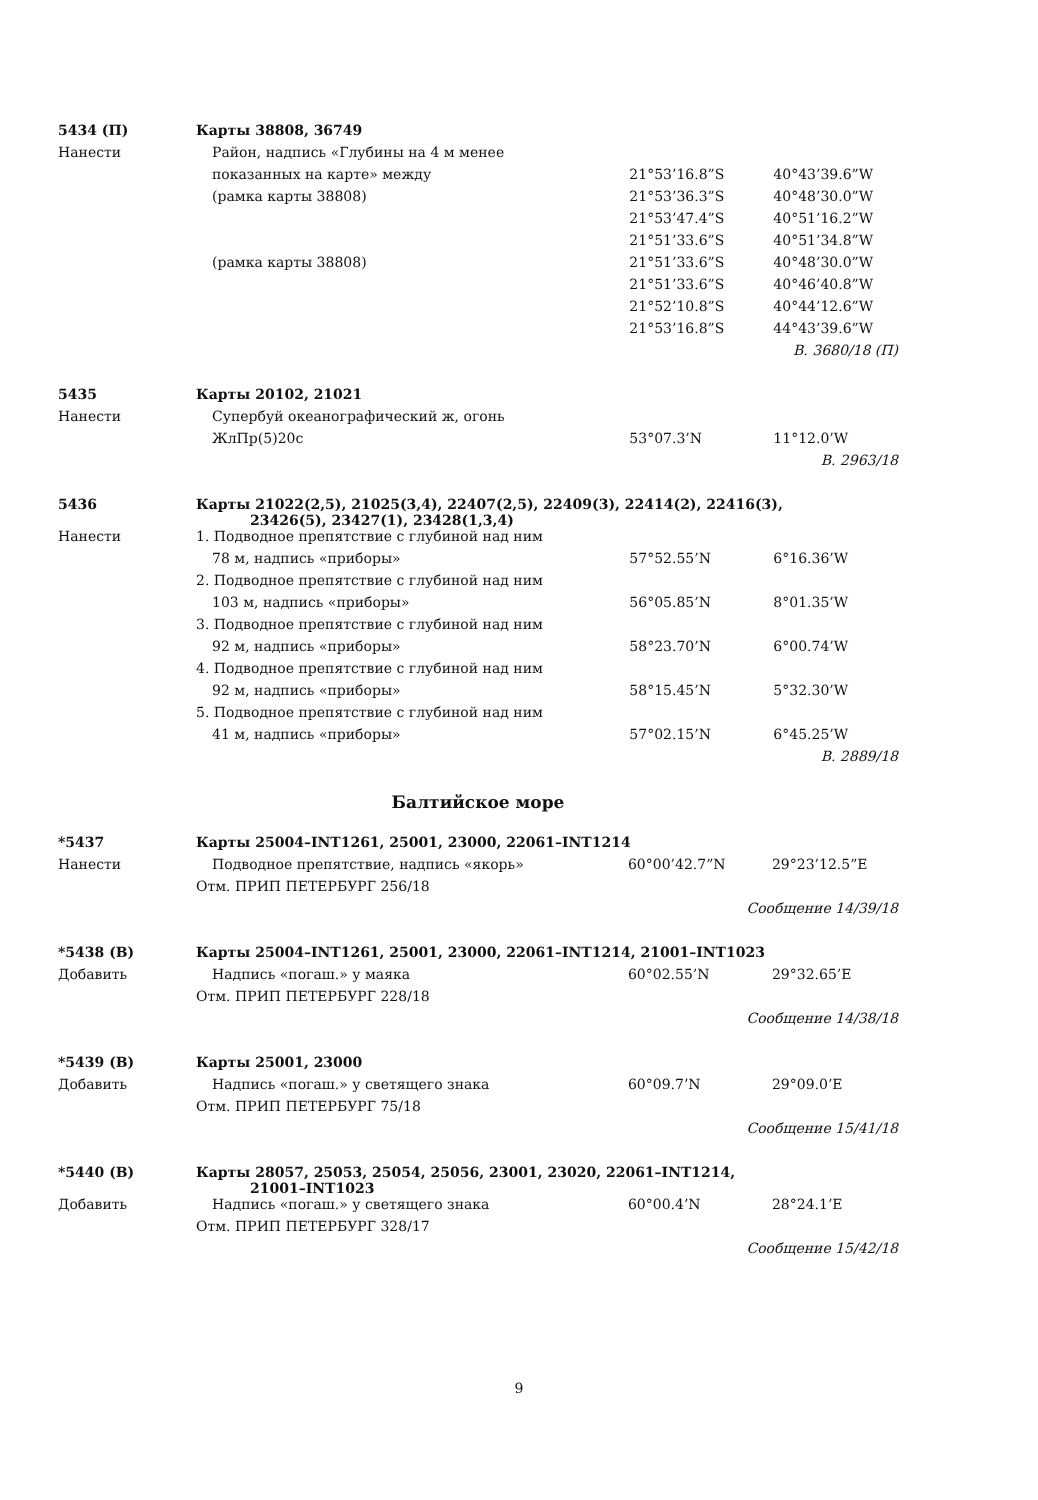| 5434 (П) | Карты 38808, 36749 | | |
| Нанести | Район, надпись «Глубины на 4 м менее | | |
| | показанных на карте» между | 21°53’16.8”S | 40°43’39.6”W |
| | (рамка карты 38808) | 21°53’36.3”S | 40°48’30.0”W |
| | | 21°53’47.4”S | 40°51’16.2”W |
| | | 21°51’33.6”S | 40°51’34.8”W |
| | (рамка карты 38808) | 21°51’33.6”S | 40°48’30.0”W |
| | | 21°51’33.6”S | 40°46’40.8”W |
| | | 21°52’10.8”S | 40°44’12.6”W |
| | | 21°53’16.8”S | 44°43’39.6”W |
| В. 3680/18 (П) | | | |
| 5435 | Карты 20102, 21021 | | |
| Нанести | Супербуй океанографический ж, огонь | | |
| | ЖлПр(5)20с | 53°07.3’N | 11°12.0’W |
| В. 2963/18 | | | |
| 5436 | Карты 21022(2,5), 21025(3,4), 22407(2,5), 22409(3), 22414(2), 22416(3), 23426(5), 23427(1), 23428(1,3,4) | | |
| Нанести | 1. Подводное препятствие с глубиной над ним | | |
| | 78 м, надпись «приборы» | 57°52.55’N | 6°16.36’W |
| | 2. Подводное препятствие с глубиной над ним | | |
| | 103 м, надпись «приборы» | 56°05.85’N | 8°01.35’W |
| | 3. Подводное препятствие с глубиной над ним | | |
| | 92 м, надпись «приборы» | 58°23.70’N | 6°00.74’W |
| | 4. Подводное препятствие с глубиной над ним | | |
| | 92 м, надпись «приборы» | 58°15.45’N | 5°32.30’W |
| | 5. Подводное препятствие с глубиной над ним | | |
| | 41 м, надпись «приборы» | 57°02.15’N | 6°45.25’W |
| В. 2889/18 | | | |
Балтийское море
| *5437 | Карты 25004–INT1261, 25001, 23000, 22061–INT1214 | | |
| Нанести | Подводное препятствие, надпись «якорь» | 60°00’42.7”N | 29°23’12.5”E |
| | Отм. ПРИП ПЕТЕРБУРГ 256/18 | | |
| Сообщение 14/39/18 | | | |
| *5438 (В) | Карты 25004–INT1261, 25001, 23000, 22061–INT1214, 21001–INT1023 | | |
| Добавить | Надпись «погаш.» у маяка | 60°02.55’N | 29°32.65’E |
| | Отм. ПРИП ПЕТЕРБУРГ 228/18 | | |
| Сообщение 14/38/18 | | | |
| *5439 (В) | Карты 25001, 23000 | | |
| Добавить | Надпись «погаш.» у светящего знака | 60°09.7’N | 29°09.0’E |
| | Отм. ПРИП ПЕТЕРБУРГ 75/18 | | |
| Сообщение 15/41/18 | | | |
| *5440 (В) | Карты 28057, 25053, 25054, 25056, 23001, 23020, 22061–INT1214, 21001–INT1023 | | |
| Добавить | Надпись «погаш.» у светящего знака | 60°00.4’N | 28°24.1’E |
| | Отм. ПРИП ПЕТЕРБУРГ 328/17 | | |
| Сообщение 15/42/18 | | | |
9